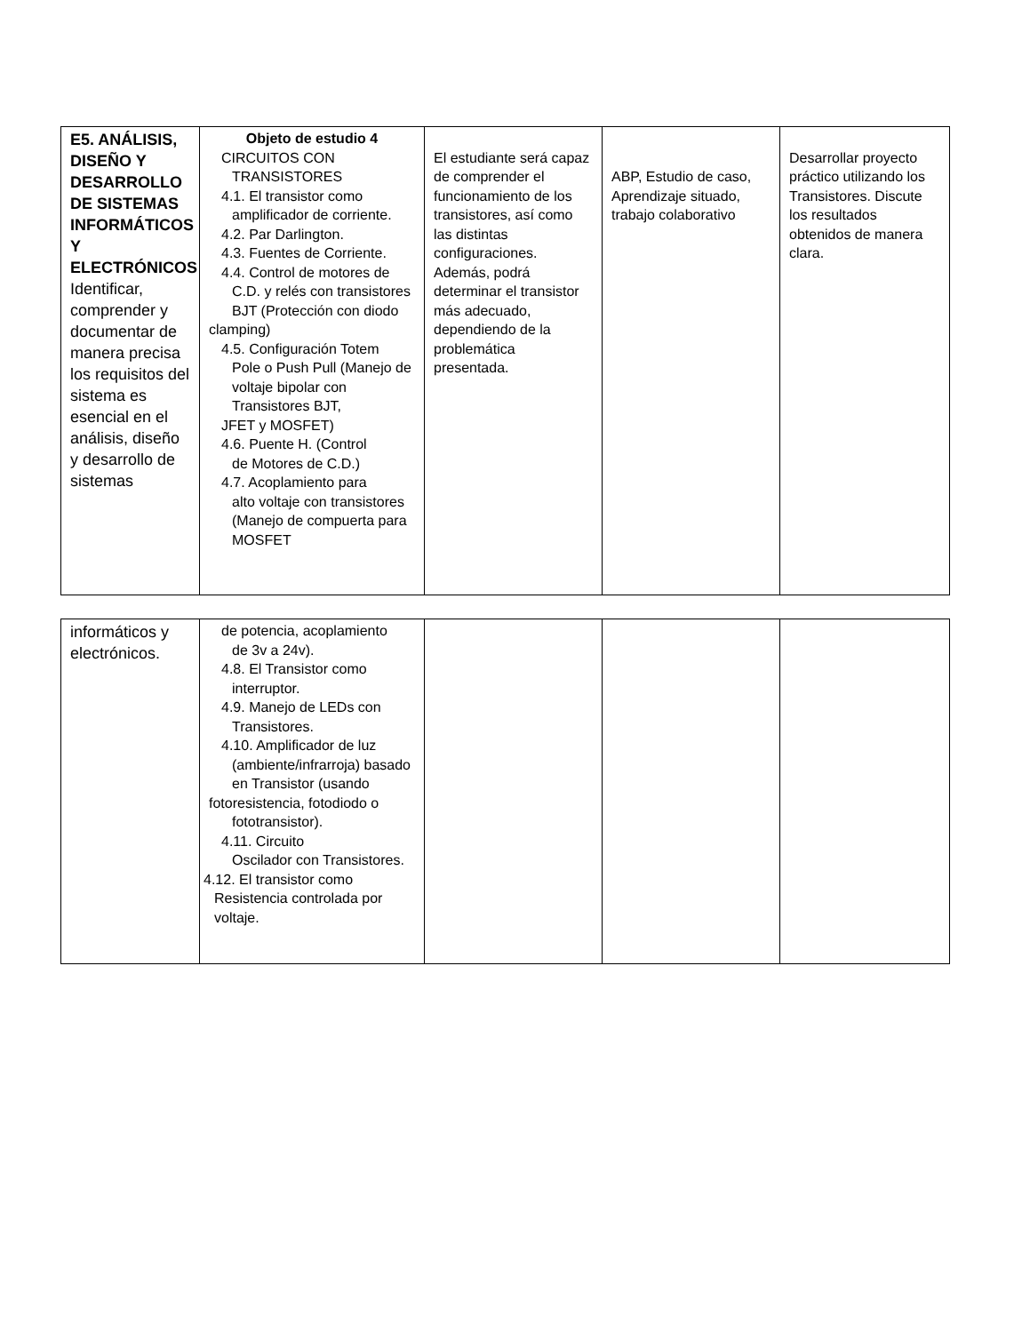| E5. ANÁLISIS, DISEÑO Y DESARROLLO DE SISTEMAS INFORMÁTICOS Y ELECTRÓNICOS Identificar, comprender y documentar de manera precisa los requisitos del sistema es esencial en el análisis, diseño y desarrollo de sistemas | Objeto de estudio 4 CIRCUITOS CON TRANSISTORES 4.1. El transistor como amplificador de corriente. 4.2. Par Darlington. 4.3. Fuentes de Corriente. 4.4. Control de motores de C.D. y relés con transistores BJT (Protección con diodo clamping) 4.5. Configuración Totem Pole o Push Pull (Manejo de voltaje bipolar con Transistores BJT, JFET y MOSFET) 4.6. Puente H. (Control de Motores de C.D.) 4.7. Acoplamiento para alto voltaje con transistores (Manejo de compuerta para MOSFET | El estudiante será capaz de comprender el funcionamiento de los transistores, así como las distintas configuraciones. Además, podrá determinar el transistor más adecuado, dependiendo de la problemática presentada. | ABP, Estudio de caso, Aprendizaje situado, trabajo colaborativo | Desarrollar proyecto práctico utilizando los Transistores. Discute los resultados obtenidos de manera clara. |
| informáticos y electrónicos. | de potencia, acoplamiento de 3v a 24v). 4.8. El Transistor como interruptor. 4.9. Manejo de LEDs con Transistores. 4.10. Amplificador de luz (ambiente/infrarroja) basado en Transistor (usando fotoresistencia, fotodiodo o fototransistor). 4.11. Circuito Oscilador con Transistores. 4.12. El transistor como Resistencia controlada por voltaje. | | | |